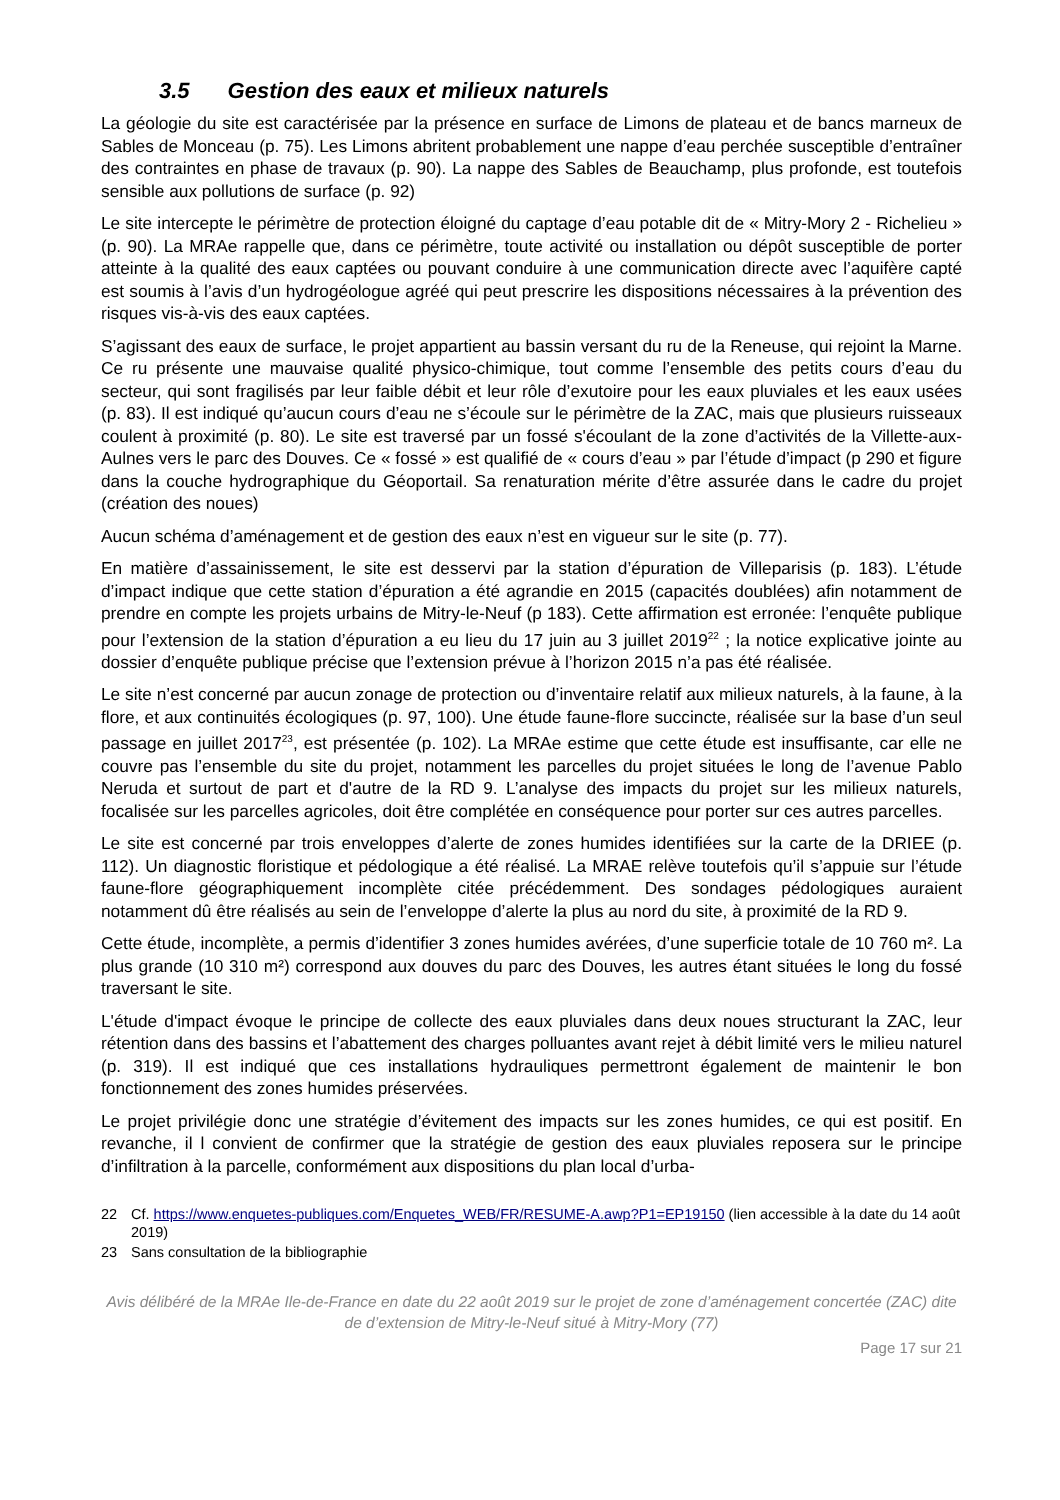3.5 Gestion des eaux et milieux naturels
La géologie du site est caractérisée par la présence en surface de Limons de plateau et de bancs marneux de Sables de Monceau (p. 75). Les Limons abritent probablement une nappe d’eau perchée susceptible d’entraîner des contraintes en phase de travaux (p. 90). La nappe des Sables de Beauchamp, plus profonde, est toutefois sensible aux pollutions de surface (p. 92)
Le site intercepte le périmètre de protection éloigné du captage d’eau potable dit de « Mitry-Mory 2 - Richelieu » (p. 90). La MRAe rappelle que, dans ce périmètre, toute activité ou installation ou dépôt susceptible de porter atteinte à la qualité des eaux captées ou pouvant conduire à une communication directe avec l’aquifère capté est soumis à l’avis d’un hydrogéologue agréé qui peut prescrire les dispositions nécessaires à la prévention des risques vis-à-vis des eaux captées.
S’agissant des eaux de surface, le projet appartient au bassin versant du ru de la Reneuse, qui rejoint la Marne. Ce ru présente une mauvaise qualité physico-chimique, tout comme l’ensemble des petits cours d’eau du secteur, qui sont fragilisés par leur faible débit et leur rôle d’exutoire pour les eaux pluviales et les eaux usées (p. 83). Il est indiqué qu’aucun cours d’eau ne s’écoule sur le périmètre de la ZAC, mais que plusieurs ruisseaux coulent à proximité (p. 80). Le site est traversé par un fossé s'écoulant de la zone d’activités de la Villette-aux-Aulnes vers le parc des Douves. Ce « fossé » est qualifié de « cours d’eau » par l’étude d’impact (p 290 et figure dans la couche hydrographique du Géoportail. Sa renaturation mérite d’être assurée dans le cadre du projet (création des noues)
Aucun schéma d’aménagement et de gestion des eaux n’est en vigueur sur le site (p. 77).
En matière d’assainissement, le site est desservi par la station d’épuration de Villeparisis (p. 183). L’étude d’impact indique que cette station d’épuration a été agrandie en 2015 (capacités doublées) afin notamment de prendre en compte les projets urbains de Mitry-le-Neuf (p 183). Cette affirmation est erronée: l’enquête publique pour l’extension de la station d’épuration a eu lieu du 17 juin au 3 juillet 2019<sup>22</sup> ; la notice explicative jointe au dossier d’enquête publique précise que l’extension prévue à l’horizon 2015 n’a pas été réalisée.
Le site n’est concerné par aucun zonage de protection ou d’inventaire relatif aux milieux naturels, à la faune, à la flore, et aux continuités écologiques (p. 97, 100). Une étude faune-flore succincte, réalisée sur la base d’un seul passage en juillet 2017<sup>23</sup>, est présentée (p. 102). La MRAe estime que cette étude est insuffisante, car elle ne couvre pas l’ensemble du site du projet, notamment les parcelles du projet situées le long de l’avenue Pablo Neruda et surtout de part et d'autre de la RD 9. L’analyse des impacts du projet sur les milieux naturels, focalisée sur les parcelles agricoles, doit être complétée en conséquence pour porter sur ces autres parcelles.
Le site est concerné par trois enveloppes d’alerte de zones humides identifiées sur la carte de la DRIEE (p. 112). Un diagnostic floristique et pédologique a été réalisé. La MRAE relève toutefois qu’il s’appuie sur l’étude faune-flore géographiquement incomplète citée précédemment. Des sondages pédologiques auraient notamment dû être réalisés au sein de l’enveloppe d’alerte la plus au nord du site, à proximité de la RD 9.
Cette étude, incomplète, a permis d’identifier 3 zones humides avérées, d’une superficie totale de 10 760 m². La plus grande (10 310 m²) correspond aux douves du parc des Douves, les autres étant situées le long du fossé traversant le site.
L'étude d'impact évoque le principe de collecte des eaux pluviales dans deux noues structurant la ZAC, leur rétention dans des bassins et l’abattement des charges polluantes avant rejet à débit limité vers le milieu naturel (p. 319). Il est indiqué que ces installations hydrauliques permettront également de maintenir le bon fonctionnement des zones humides préservées.
Le projet privilégie donc une stratégie d’évitement des impacts sur les zones humides, ce qui est positif. En revanche, il l convient de confirmer que la stratégie de gestion des eaux pluviales reposera sur le principe d’infiltration à la parcelle, conformément aux dispositions du plan local d’urba-
22 Cf. https://www.enquetes-publiques.com/Enquetes_WEB/FR/RESUME-A.awp?P1=EP19150 (lien accessible à la date du 14 août 2019)
23 Sans consultation de la bibliographie
Avis délibéré de la MRAe Ile-de-France en date du 22 août 2019 sur le projet de zone d’aménagement concertée (ZAC) dite de d’extension de Mitry-le-Neuf situé à Mitry-Mory (77)
Page 17 sur 21